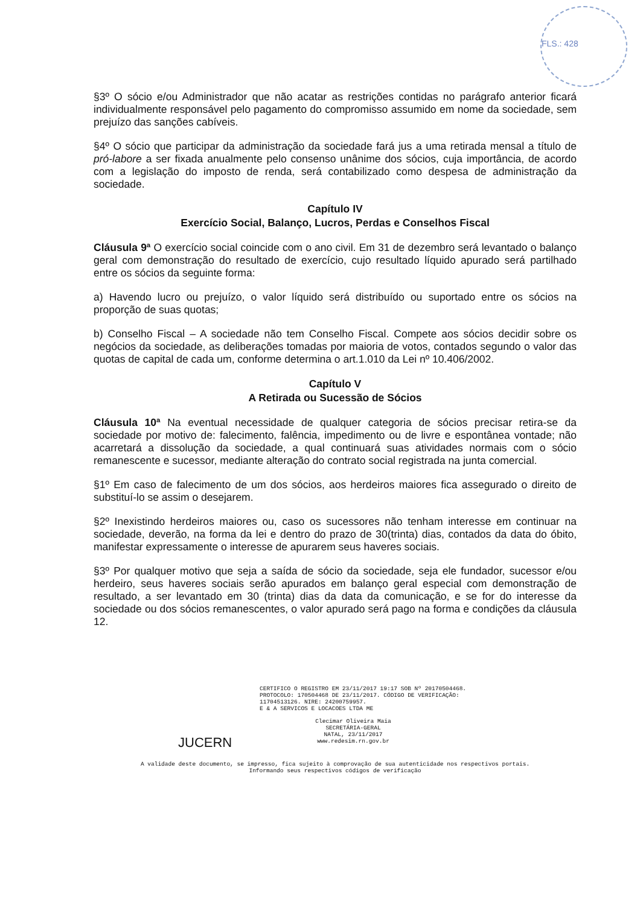FLS.: 428
§3º O sócio e/ou Administrador que não acatar as restrições contidas no parágrafo anterior ficará individualmente responsável pelo pagamento do compromisso assumido em nome da sociedade, sem prejuízo das sanções cabíveis.
§4º O sócio que participar da administração da sociedade fará jus a uma retirada mensal a título de pró-labore a ser fixada anualmente pelo consenso unânime dos sócios, cuja importância, de acordo com a legislação do imposto de renda, será contabilizado como despesa de administração da sociedade.
Capítulo IV
Exercício Social, Balanço, Lucros, Perdas e Conselhos Fiscal
Cláusula 9ª O exercício social coincide com o ano civil. Em 31 de dezembro será levantado o balanço geral com demonstração do resultado de exercício, cujo resultado líquido apurado será partilhado entre os sócios da seguinte forma:
a) Havendo lucro ou prejuízo, o valor líquido será distribuído ou suportado entre os sócios na proporção de suas quotas;
b) Conselho Fiscal – A sociedade não tem Conselho Fiscal. Compete aos sócios decidir sobre os negócios da sociedade, as deliberações tomadas por maioria de votos, contados segundo o valor das quotas de capital de cada um, conforme determina o art.1.010 da Lei nº 10.406/2002.
Capítulo V
A Retirada ou Sucessão de Sócios
Cláusula 10ª Na eventual necessidade de qualquer categoria de sócios precisar retira-se da sociedade por motivo de: falecimento, falência, impedimento ou de livre e espontânea vontade; não acarretará a dissolução da sociedade, a qual continuará suas atividades normais com o sócio remanescente e sucessor, mediante alteração do contrato social registrada na junta comercial.
§1º Em caso de falecimento de um dos sócios, aos herdeiros maiores fica assegurado o direito de substituí-lo se assim o desejarem.
§2º Inexistindo herdeiros maiores ou, caso os sucessores não tenham interesse em continuar na sociedade, deverão, na forma da lei e dentro do prazo de 30(trinta) dias, contados da data do óbito, manifestar expressamente o interesse de apurarem seus haveres sociais.
§3º Por qualquer motivo que seja a saída de sócio da sociedade, seja ele fundador, sucessor e/ou herdeiro, seus haveres sociais serão apurados em balanço geral especial com demonstração de resultado, a ser levantado em 30 (trinta) dias da data da comunicação, e se for do interesse da sociedade ou dos sócios remanescentes, o valor apurado será pago na forma e condições da cláusula 12.
CERTIFICO O REGISTRO EM 23/11/2017 19:17 SOB Nº 20170504468.
PROTOCOLO: 170504468 DE 23/11/2017. CÓDIGO DE VERIFICAÇÃO:
11704513126. NIRE: 24200759957.
E & A SERVICOS E LOCACOES LTDA ME
JUCERN
Clecimar Oliveira Maia
SECRETÁRIA-GERAL
NATAL, 23/11/2017
www.redesim.rn.gov.br
A validade deste documento, se impresso, fica sujeito à comprovação de sua autenticidade nos respectivos portais.
Informando seus respectivos códigos de verificação